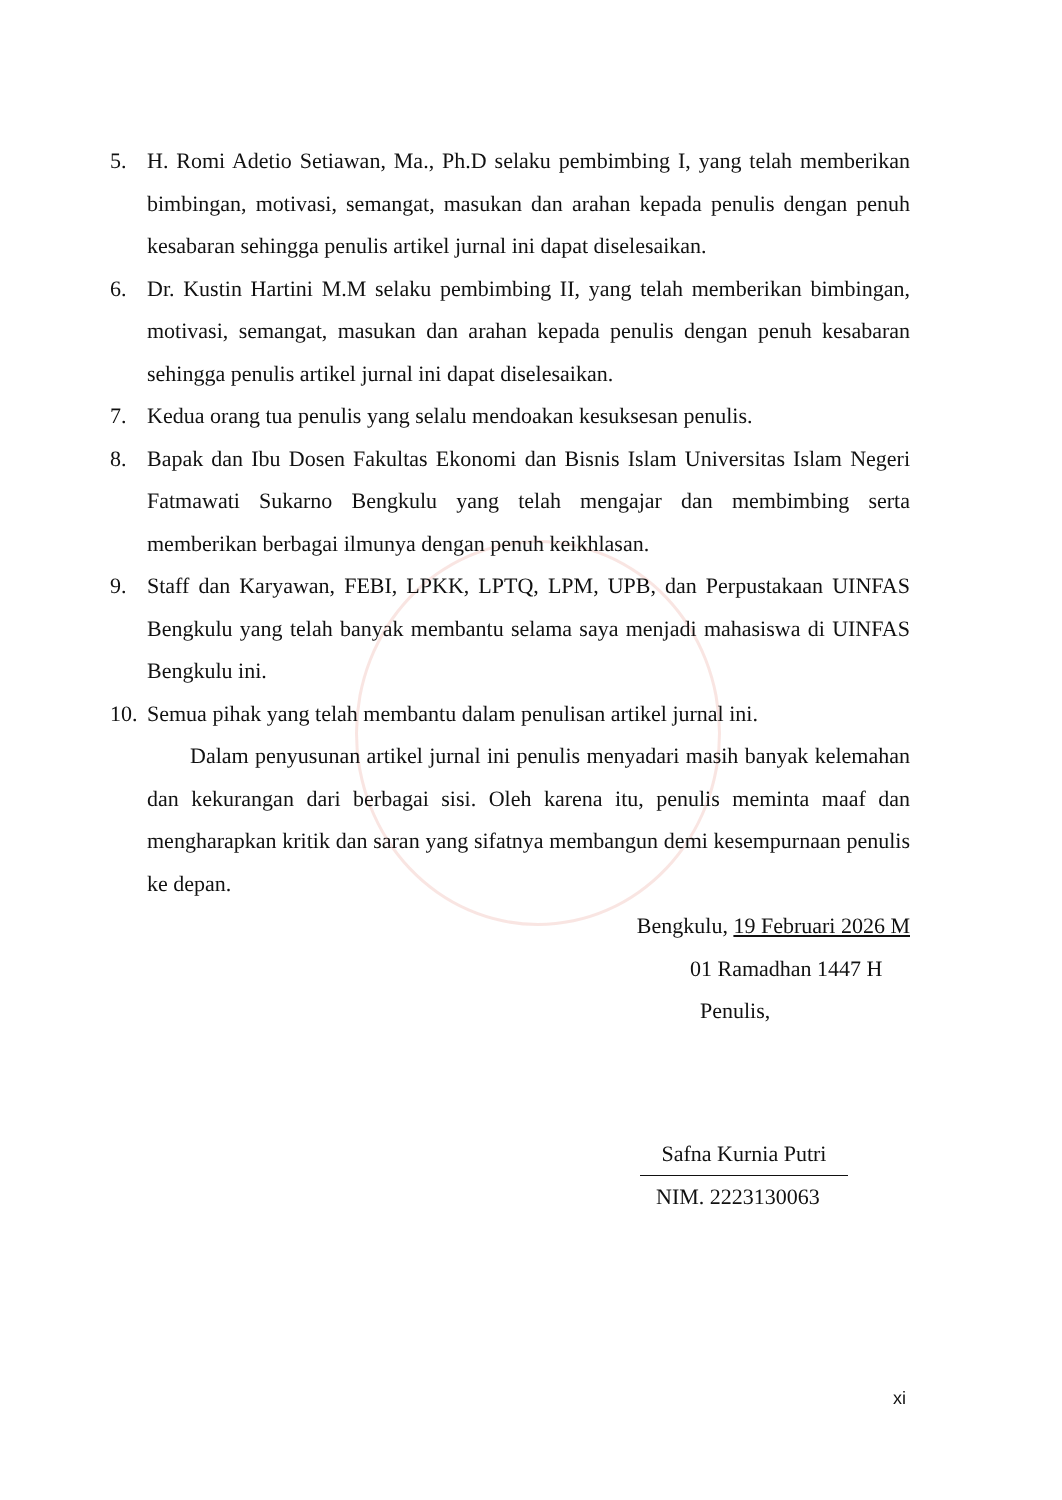5. H. Romi Adetio Setiawan, Ma., Ph.D selaku pembimbing I, yang telah memberikan bimbingan, motivasi, semangat, masukan dan arahan kepada penulis dengan penuh kesabaran sehingga penulis artikel jurnal ini dapat diselesaikan.
6. Dr. Kustin Hartini M.M selaku pembimbing II, yang telah memberikan bimbingan, motivasi, semangat, masukan dan arahan kepada penulis dengan penuh kesabaran sehingga penulis artikel jurnal ini dapat diselesaikan.
7. Kedua orang tua penulis yang selalu mendoakan kesuksesan penulis.
8. Bapak dan Ibu Dosen Fakultas Ekonomi dan Bisnis Islam Universitas Islam Negeri Fatmawati Sukarno Bengkulu yang telah mengajar dan membimbing serta memberikan berbagai ilmunya dengan penuh keikhlasan.
9. Staff dan Karyawan, FEBI, LPKK, LPTQ, LPM, UPB, dan Perpustakaan UINFAS Bengkulu yang telah banyak membantu selama saya menjadi mahasiswa di UINFAS Bengkulu ini.
10. Semua pihak yang telah membantu dalam penulisan artikel jurnal ini.
Dalam penyusunan artikel jurnal ini penulis menyadari masih banyak kelemahan dan kekurangan dari berbagai sisi. Oleh karena itu, penulis meminta maaf dan mengharapkan kritik dan saran yang sifatnya membangun demi kesempurnaan penulis ke depan.
Bengkulu, 19 Februari 2026 M
01 Ramadhan 1447 H
Penulis,
Safna Kurnia Putri
NIM. 2223130063
xi